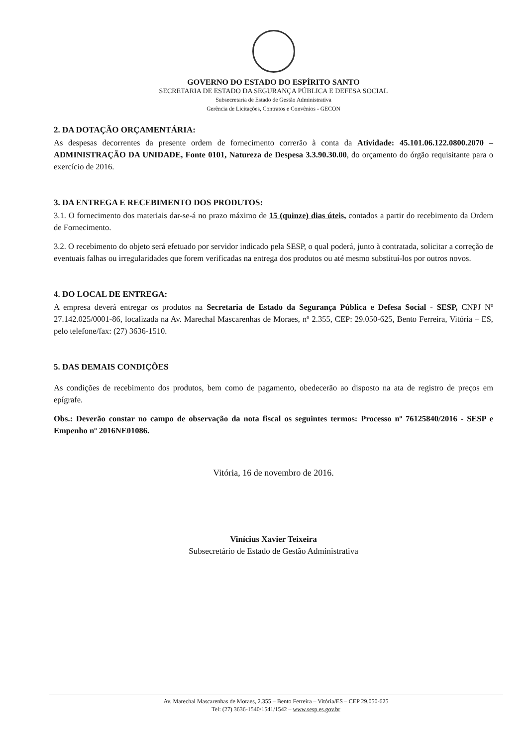GOVERNO DO ESTADO DO ESPÍRITO SANTO
SECRETARIA DE ESTADO DA SEGURANÇA PÚBLICA E DEFESA SOCIAL
Subsecretaria de Estado de Gestão Administrativa
Gerência de Licitações, Contratos e Convênios - GECON
2. DA DOTAÇÃO ORÇAMENTÁRIA:
As despesas decorrentes da presente ordem de fornecimento correrão à conta da Atividade: 45.101.06.122.0800.2070 – ADMINISTRAÇÃO DA UNIDADE, Fonte 0101, Natureza de Despesa 3.3.90.30.00, do orçamento do órgão requisitante para o exercício de 2016.
3. DA ENTREGA E RECEBIMENTO DOS PRODUTOS:
3.1. O fornecimento dos materiais dar-se-á no prazo máximo de 15 (quinze) dias úteis, contados a partir do recebimento da Ordem de Fornecimento.
3.2. O recebimento do objeto será efetuado por servidor indicado pela SESP, o qual poderá, junto à contratada, solicitar a correção de eventuais falhas ou irregularidades que forem verificadas na entrega dos produtos ou até mesmo substituí-los por outros novos.
4. DO LOCAL DE ENTREGA:
A empresa deverá entregar os produtos na Secretaria de Estado da Segurança Pública e Defesa Social - SESP, CNPJ Nº 27.142.025/0001-86, localizada na Av. Marechal Mascarenhas de Moraes, nº 2.355, CEP: 29.050-625, Bento Ferreira, Vitória – ES, pelo telefone/fax: (27) 3636-1510.
5. DAS DEMAIS CONDIÇÕES
As condições de recebimento dos produtos, bem como de pagamento, obedecerão ao disposto na ata de registro de preços em epígrafe.
Obs.: Deverão constar no campo de observação da nota fiscal os seguintes termos: Processo nº 76125840/2016 - SESP e Empenho nº 2016NE01086.
Vitória, 16 de novembro de 2016.
Vinícius Xavier Teixeira
Subsecretário de Estado de Gestão Administrativa
Av. Marechal Mascarenhas de Moraes, 2.355 – Bento Ferreira – Vitória/ES – CEP 29.050-625
Tel: (27) 3636-1540/1541/1542 – www.sesp.es.gov.br